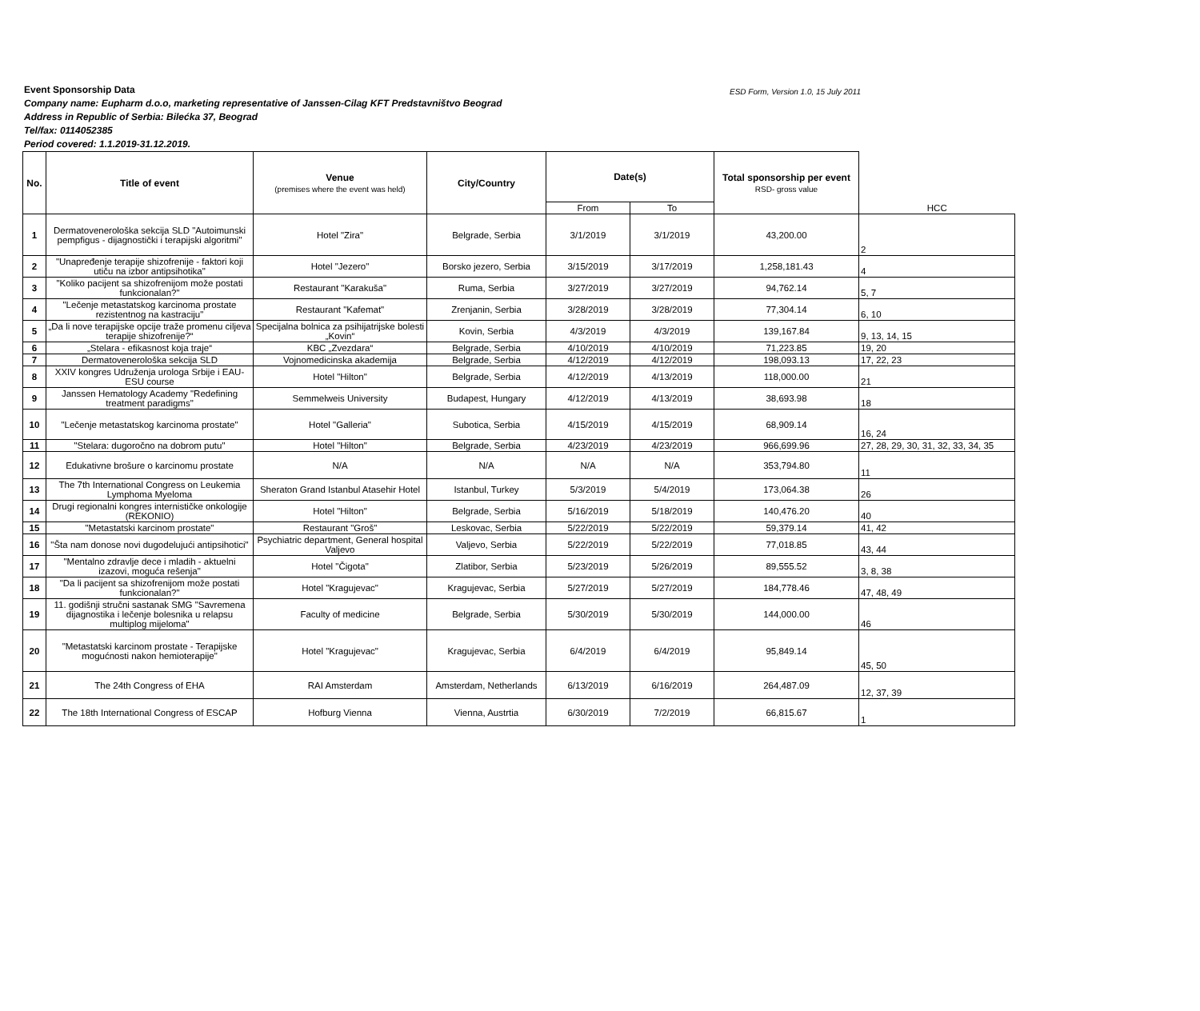Event Sponsorship Data ESD Form, Version 1.0, 15 July 2011 Company name: Eupharm d.o.o, marketing representative of Janssen-Cilag KFT Predstavništvo Beograd
Address in Republic of Serbia: Bilećka 37, Beograd
Tel/fax: 0114052385
Period covered: 1.1.2019-31.12.2019.
| No. | Title of event | Venue (premises where the event was held) | City/Country | Date(s) | | Total sponsorship per event RSD- gross value | HCC |
| | | | | From | To | | |
| 1 | Dermatovenerološka sekcija SLD "Autoimunski pempfigus - dijagnostički i terapijski algoritmi" | Hotel "Zira" | Belgrade, Serbia | 3/1/2019 | 3/1/2019 | 43,200.00 | 2 |
| 2 | "Unapređenje terapije shizofrenije - faktori koji utiču na izbor antipsihotika" | Hotel "Jezero" | Borsko jezero, Serbia | 3/15/2019 | 3/17/2019 | 1,258,181.43 | 4 |
| 3 | "Koliko pacijent sa shizofrenijom može postati funkcionalan?" | Restaurant "Karakuša" | Ruma, Serbia | 3/27/2019 | 3/27/2019 | 94,762.14 | 5, 7 |
| 4 | "Lečenje metastatskog karcinoma prostate rezistentnog na kastraciju" | Restaurant "Kafemat" | Zrenjanin, Serbia | 3/28/2019 | 3/28/2019 | 77,304.14 | 6, 10 |
| 5 | „Da li nove terapijske opcije traže promenu ciljeva terapije shizofrenije?“ | Specijalna bolnica za psihijatrijske bolesti „Kovin“ | Kovin, Serbia | 4/3/2019 | 4/3/2019 | 139,167.84 | 9, 13, 14, 15 |
| 6 | „Stelara - efikasnost koja traje“ | KBC „Zvezdara“ | Belgrade, Serbia | 4/10/2019 | 4/10/2019 | 71,223.85 | 19, 20 |
| 7 | Dermatovenerološka sekcija SLD | Vojnomedicinska akademija | Belgrade, Serbia | 4/12/2019 | 4/12/2019 | 198,093.13 | 17, 22, 23 |
| 8 | XXIV kongres Udruženja urologa Srbije i EAU-ESU course | Hotel "Hilton" | Belgrade, Serbia | 4/12/2019 | 4/13/2019 | 118,000.00 | 21 |
| 9 | Janssen Hematology Academy "Redefining treatment paradigms" | Semmelweis University | Budapest, Hungary | 4/12/2019 | 4/13/2019 | 38,693.98 | 18 |
| 10 | "Lečenje metastatskog karcinoma prostate" | Hotel "Galleria" | Subotica, Serbia | 4/15/2019 | 4/15/2019 | 68,909.14 | 16, 24 |
| 11 | "Stelara: dugoročno na dobrom putu" | Hotel "Hilton" | Belgrade, Serbia | 4/23/2019 | 4/23/2019 | 966,699.96 | 27, 28, 29, 30, 31, 32, 33, 34, 35 |
| 12 | Edukativne brošure o karcinomu prostate | N/A | N/A | N/A | N/A | 353,794.80 | 11 |
| 13 | The 7th International Congress on Leukemia Lymphoma Myeloma | Sheraton Grand Istanbul Atasehir Hotel | Istanbul, Turkey | 5/3/2019 | 5/4/2019 | 173,064.38 | 26 |
| 14 | Drugi regionalni kongres internističke onkologije (REKONIO) | Hotel "Hilton" | Belgrade, Serbia | 5/16/2019 | 5/18/2019 | 140,476.20 | 40 |
| 15 | "Metastatski karcinom prostate" | Restaurant "Groš" | Leskovac, Serbia | 5/22/2019 | 5/22/2019 | 59,379.14 | 41, 42 |
| 16 | "Šta nam donose novi dugodelujući antipsihotici" | Psychiatric department, General hospital Valjevo | Valjevo, Serbia | 5/22/2019 | 5/22/2019 | 77,018.85 | 43, 44 |
| 17 | "Mentalno zdravlje dece i mladih - aktuelni izazovi, moguća rešenja" | Hotel "Čigota" | Zlatibor, Serbia | 5/23/2019 | 5/26/2019 | 89,555.52 | 3, 8, 38 |
| 18 | "Da li pacijent sa shizofrenijom može postati funkcionalan?" | Hotel "Kragujevac" | Kragujevac, Serbia | 5/27/2019 | 5/27/2019 | 184,778.46 | 47, 48, 49 |
| 19 | 11. godišnji stručni sastanak SMG "Savremena dijagnostika i lečenje bolesnika u relapsu multiplog mijeloma" | Faculty of medicine | Belgrade, Serbia | 5/30/2019 | 5/30/2019 | 144,000.00 | 46 |
| 20 | "Metastatski karcinom prostate - Terapijske mogućnosti nakon hemioterapije" | Hotel "Kragujevac" | Kragujevac, Serbia | 6/4/2019 | 6/4/2019 | 95,849.14 | 45, 50 |
| 21 | The 24th Congress of EHA | RAI Amsterdam | Amsterdam, Netherlands | 6/13/2019 | 6/16/2019 | 264,487.09 | 12, 37, 39 |
| 22 | The 18th International Congress of ESCAP | Hofburg Vienna | Vienna, Austrtia | 6/30/2019 | 7/2/2019 | 66,815.67 | 1 |